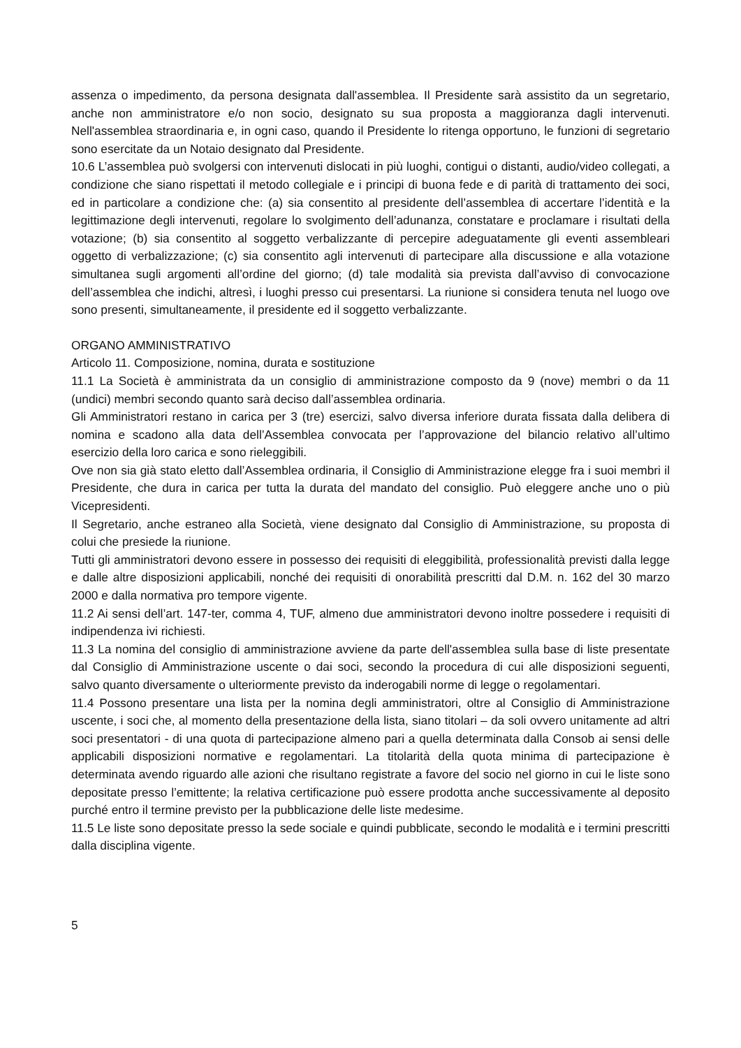assenza o impedimento, da persona designata dall'assemblea. Il Presidente sarà assistito da un segretario, anche non amministratore e/o non socio, designato su sua proposta a maggioranza dagli intervenuti. Nell'assemblea straordinaria e, in ogni caso, quando il Presidente lo ritenga opportuno, le funzioni di segretario sono esercitate da un Notaio designato dal Presidente.
10.6 L’assemblea può svolgersi con intervenuti dislocati in più luoghi, contigui o distanti, audio/video collegati, a condizione che siano rispettati il metodo collegiale e i principi di buona fede e di parità di trattamento dei soci, ed in particolare a condizione che: (a) sia consentito al presidente dell’assemblea di accertare l’identità e la legittimazione degli intervenuti, regolare lo svolgimento dell’adunanza, constatare e proclamare i risultati della votazione; (b) sia consentito al soggetto verbalizzante di percepire adeguatamente gli eventi assembleari oggetto di verbalizzazione; (c) sia consentito agli intervenuti di partecipare alla discussione e alla votazione simultanea sugli argomenti all’ordine del giorno; (d) tale modalità sia prevista dall’avviso di convocazione dell’assemblea che indichi, altresì, i luoghi presso cui presentarsi. La riunione si considera tenuta nel luogo ove sono presenti, simultaneamente, il presidente ed il soggetto verbalizzante.
ORGANO AMMINISTRATIVO
Articolo 11. Composizione, nomina, durata e sostituzione
11.1 La Società è amministrata da un consiglio di amministrazione composto da 9 (nove) membri o da 11 (undici) membri secondo quanto sarà deciso dall’assemblea ordinaria.
Gli Amministratori restano in carica per 3 (tre) esercizi, salvo diversa inferiore durata fissata dalla delibera di nomina e scadono alla data dell’Assemblea convocata per l’approvazione del bilancio relativo all’ultimo esercizio della loro carica e sono rieleggibili.
Ove non sia già stato eletto dall’Assemblea ordinaria, il Consiglio di Amministrazione elegge fra i suoi membri il Presidente, che dura in carica per tutta la durata del mandato del consiglio. Può eleggere anche uno o più Vicepresidenti.
Il Segretario, anche estraneo alla Società, viene designato dal Consiglio di Amministrazione, su proposta di colui che presiede la riunione.
Tutti gli amministratori devono essere in possesso dei requisiti di eleggibilità, professionalità previsti dalla legge e dalle altre disposizioni applicabili, nonché dei requisiti di onorabilità prescritti dal D.M. n. 162 del 30 marzo 2000 e dalla normativa pro tempore vigente.
11.2 Ai sensi dell’art. 147-ter, comma 4, TUF, almeno due amministratori devono inoltre possedere i requisiti di indipendenza ivi richiesti.
11.3 La nomina del consiglio di amministrazione avviene da parte dell'assemblea sulla base di liste presentate dal Consiglio di Amministrazione uscente o dai soci, secondo la procedura di cui alle disposizioni seguenti, salvo quanto diversamente o ulteriormente previsto da inderogabili norme di legge o regolamentari.
11.4 Possono presentare una lista per la nomina degli amministratori, oltre al Consiglio di Amministrazione uscente, i soci che, al momento della presentazione della lista, siano titolari – da soli ovvero unitamente ad altri soci presentatori - di una quota di partecipazione almeno pari a quella determinata dalla Consob ai sensi delle applicabili disposizioni normative e regolamentari. La titolarità della quota minima di partecipazione è determinata avendo riguardo alle azioni che risultano registrate a favore del socio nel giorno in cui le liste sono depositate presso l’emittente; la relativa certificazione può essere prodotta anche successivamente al deposito purché entro il termine previsto per la pubblicazione delle liste medesime.
11.5 Le liste sono depositate presso la sede sociale e quindi pubblicate, secondo le modalità e i termini prescritti dalla disciplina vigente.
5